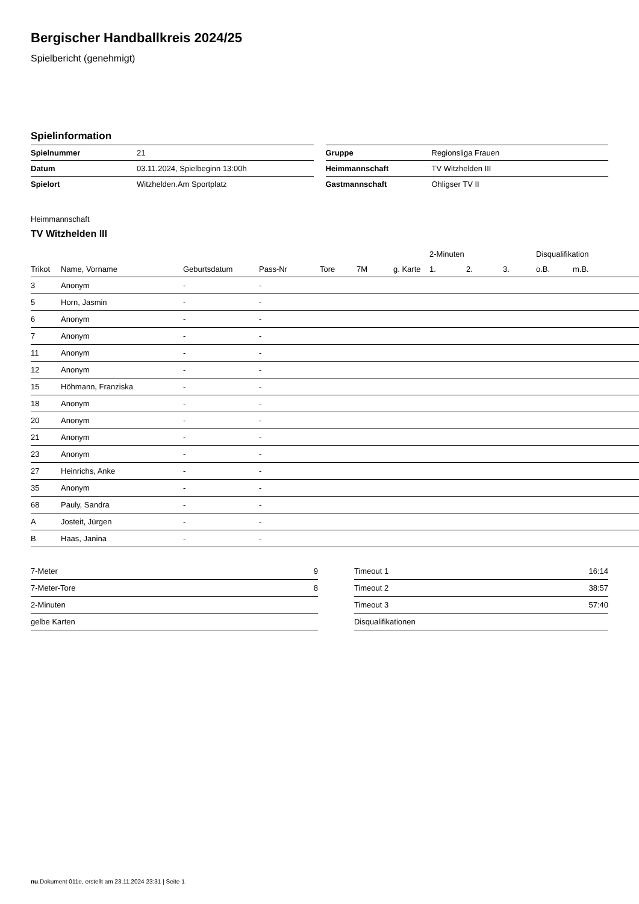Bergischer Handballkreis 2024/25
Spielbericht (genehmigt)
Spielinformation
| Spielnummer | 21 |
| Datum | 03.11.2024, Spielbeginn 13:00h |
| Spielort | Witzhelden.Am Sportplatz |
| Gruppe | Regionsliga Frauen |
| Heimmannschaft | TV Witzhelden III |
| Gastmannschaft | Ohligser TV II |
Heimmannschaft
TV Witzhelden III
| | | | | | | | 2-Minuten | | | Disqualifikation | |
| --- | --- | --- | --- | --- | --- | --- | --- | --- | --- | --- | --- |
| Trikot | Name, Vorname | Geburtsdatum | Pass-Nr | Tore | 7M | g. Karte | 1. | 2. | 3. | o.B. | m.B. |
| 3 | Anonym | - | - | | | | | | | | |
| 5 | Horn, Jasmin | - | - | | | | | | | | |
| 6 | Anonym | - | - | | | | | | | | |
| 7 | Anonym | - | - | | | | | | | | |
| 11 | Anonym | - | - | | | | | | | | |
| 12 | Anonym | - | - | | | | | | | | |
| 15 | Höhmann, Franziska | - | - | | | | | | | | |
| 18 | Anonym | - | - | | | | | | | | |
| 20 | Anonym | - | - | | | | | | | | |
| 21 | Anonym | - | - | | | | | | | | |
| 23 | Anonym | - | - | | | | | | | | |
| 27 | Heinrichs, Anke | - | - | | | | | | | | |
| 35 | Anonym | - | - | | | | | | | | |
| 68 | Pauly, Sandra | - | - | | | | | | | | |
| A | Josteit, Jürgen | - | - | | | | | | | | |
| B | Haas, Janina | - | - | | | | | | | | |
| 7-Meter | 9 |
| 7-Meter-Tore | 8 |
| 2-Minuten | |
| gelbe Karten | |
| Timeout 1 | 16:14 |
| Timeout 2 | 38:57 |
| Timeout 3 | 57:40 |
| Disqualifikationen | |
nu.Dokument 011e, erstellt am 23.11.2024 23:31 | Seite 1